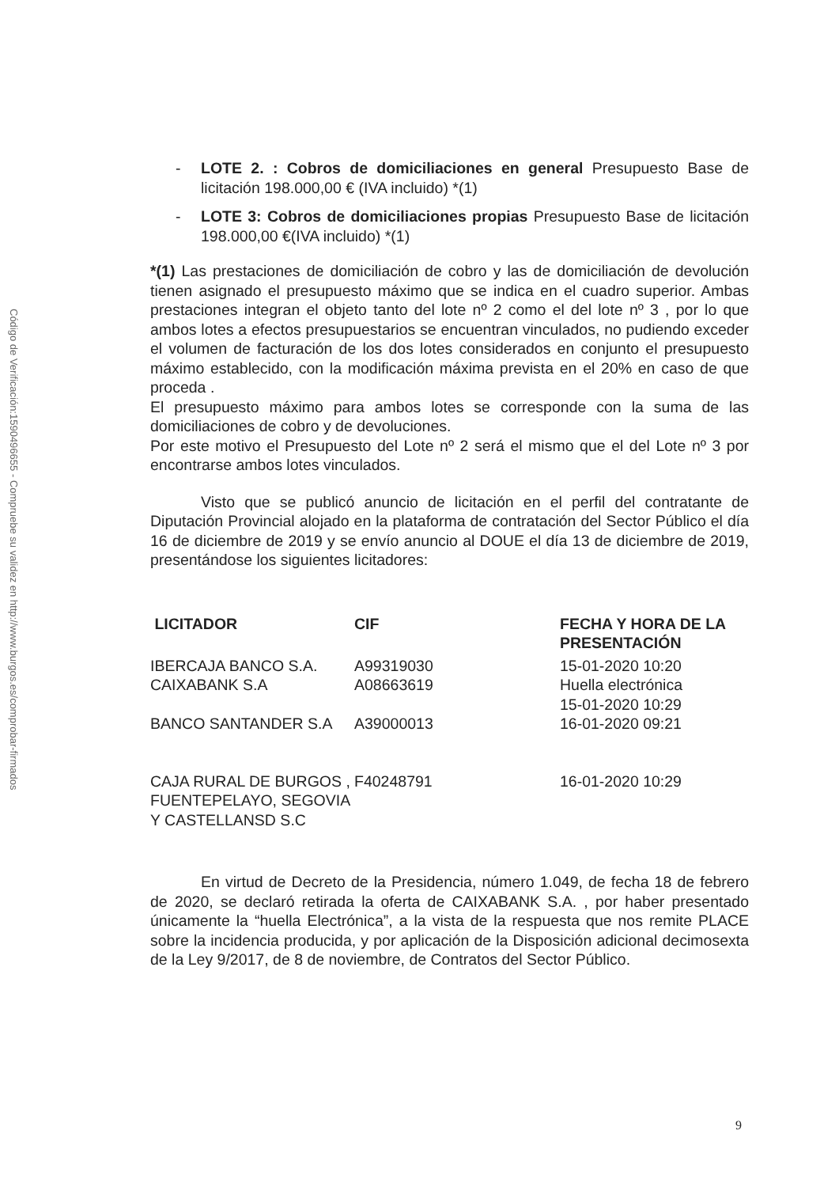Código de Verificación:1590496655 - Compruebe su validez en http://www.burgos.es/comprobar-firmados
- LOTE 2. : Cobros de domiciliaciones en general Presupuesto Base de licitación 198.000,00 € (IVA incluido) *(1)
- LOTE 3: Cobros de domiciliaciones propias Presupuesto Base de licitación 198.000,00 €(IVA incluido) *(1)
*(1) Las prestaciones de domiciliación de cobro y las de domiciliación de devolución tienen asignado el presupuesto máximo que se indica en el cuadro superior. Ambas prestaciones integran el objeto tanto del lote nº 2 como el del lote nº 3 , por lo que ambos lotes a efectos presupuestarios se encuentran vinculados, no pudiendo exceder el volumen de facturación de los dos lotes considerados en conjunto el presupuesto máximo establecido, con la modificación máxima prevista en el 20% en caso de que proceda .
El presupuesto máximo para ambos lotes se corresponde con la suma de las domiciliaciones de cobro y de devoluciones.
Por este motivo el Presupuesto del Lote nº 2 será el mismo que el del Lote nº 3 por encontrarse ambos lotes vinculados.
Visto que se publicó anuncio de licitación en el perfil del contratante de Diputación Provincial alojado en la plataforma de contratación del Sector Público el día 16 de diciembre de 2019 y se envío anuncio al DOUE el día 13 de diciembre de 2019, presentándose los siguientes licitadores:
| LICITADOR | CIF | FECHA Y HORA DE LA PRESENTACIÓN |
| --- | --- | --- |
| IBERCAJA BANCO S.A. | A99319030 | 15-01-2020 10:20 |
| CAIXABANK S.A | A08663619 | Huella electrónica 15-01-2020 10:29 |
| BANCO SANTANDER S.A | A39000013 | 16-01-2020 09:21 |
| CAJA RURAL DE BURGOS , FUENTEPELAYO, SEGOVIA Y CASTELLANSD S.C | F40248791 | 16-01-2020 10:29 |
En virtud de Decreto de la Presidencia, número 1.049, de fecha 18 de febrero de 2020, se declaró retirada la oferta de CAIXABANK S.A. , por haber presentado únicamente la “huella Electrónica”, a la vista de la respuesta que nos remite PLACE sobre la incidencia producida, y por aplicación de la Disposición adicional decimosexta de la Ley 9/2017, de 8 de noviembre, de Contratos del Sector Público.
9